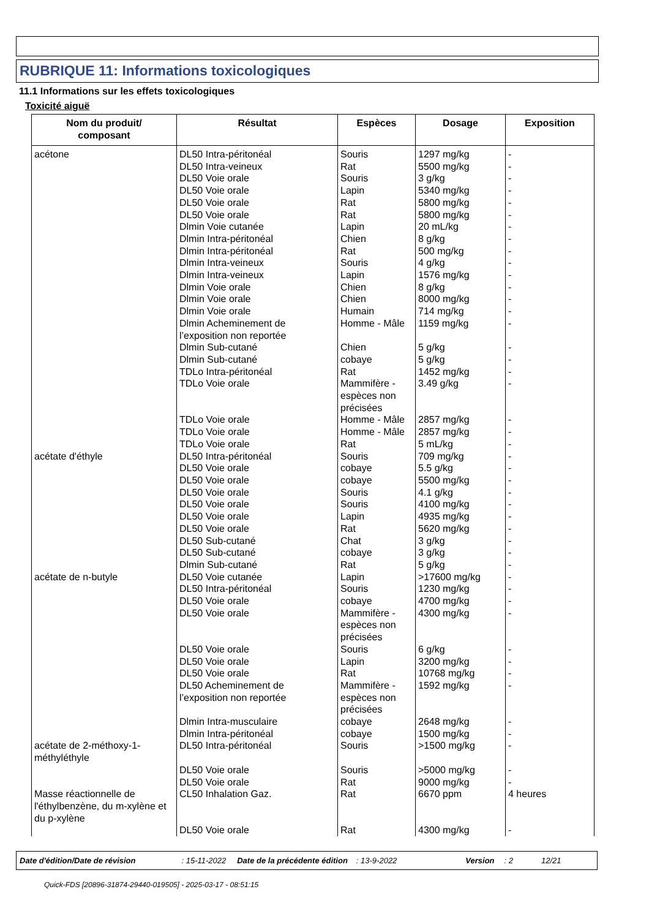RUBRIQUE 11: Informations toxicologiques
11.1 Informations sur les effets toxicologiques
Toxicité aiguë
| Nom du produit/ composant | Résultat | Espèces | Dosage | Exposition |
| --- | --- | --- | --- | --- |
| acétone | DL50 Intra-péritonéal DL50 Intra-veineux DL50 Voie orale DL50 Voie orale DL50 Voie orale DL50 Voie orale Dlmin Voie cutanée Dlmin Intra-péritonéal Dlmin Intra-péritonéal Dlmin Intra-veineux Dlmin Intra-veineux Dlmin Voie orale Dlmin Voie orale Dlmin Voie orale Dlmin Acheminement de l’exposition non reportée Dlmin Sub-cutané Dlmin Sub-cutané TDLo Intra-péritonéal TDLo Voie orale TDLo Voie orale TDLo Voie orale TDLo Voie orale | Souris Rat Souris Lapin Rat Rat Lapin Chien Rat Souris Lapin Chien Chien Humain Homme - Mâle Chien cobaye Rat Mammifère - espèces non précisées Homme - Mâle Homme - Mâle Rat | 1297 mg/kg 5500 mg/kg 3 g/kg 5340 mg/kg 5800 mg/kg 5800 mg/kg 20 mL/kg 8 g/kg 500 mg/kg 4 g/kg 1576 mg/kg 8 g/kg 8000 mg/kg 714 mg/kg 1159 mg/kg 5 g/kg 5 g/kg 1452 mg/kg 3.49 g/kg 2857 mg/kg 2857 mg/kg 5 mL/kg | - - - - - - - - - - - - - - - - - - - - - - |
| acétate d'éthyle | DL50 Intra-péritonéal DL50 Voie orale DL50 Voie orale DL50 Voie orale DL50 Voie orale DL50 Voie orale DL50 Voie orale DL50 Sub-cutané DL50 Sub-cutané Dlmin Sub-cutané | Souris cobaye cobaye Souris Souris Lapin Rat Chat cobaye Rat | 709 mg/kg 5.5 g/kg 5500 mg/kg 4.1 g/kg 4100 mg/kg 4935 mg/kg 5620 mg/kg 3 g/kg 3 g/kg 5 g/kg | - - - - - - - - - - |
| acétate de n-butyle | DL50 Voie cutanée DL50 Intra-péritonéal DL50 Voie orale DL50 Voie orale DL50 Voie orale DL50 Voie orale DL50 Voie orale DL50 Acheminement de l’exposition non reportée Dlmin Intra-musculaire Dlmin Intra-péritonéal | Lapin Souris cobaye Mammifère - espèces non précisées Souris Lapin Rat Mammifère - espèces non précisées cobaye cobaye | >17600 mg/kg 1230 mg/kg 4700 mg/kg 4300 mg/kg 6 g/kg 3200 mg/kg 10768 mg/kg 1592 mg/kg 2648 mg/kg 1500 mg/kg | - - - - - - - - - - |
| acétate de 2-méthoxy-1-méthyléthyle | DL50 Intra-péritonéal DL50 Voie orale DL50 Voie orale | Souris Souris Rat | >1500 mg/kg >5000 mg/kg 9000 mg/kg | - - - |
| Masse réactionnelle de l'éthylbenzène, du m-xylène et du p-xylène | CL50 Inhalation Gaz. DL50 Voie orale | Rat Rat | 6670 ppm 4300 mg/kg | 4 heures - |
Date d'édition/Date de révision: 15-11-2022 Date de la précédente édition: 13-9-2022 Version: 2 12/21
Quick-FDS [20896-31874-29440-019505] - 2025-03-17 - 08:51:15